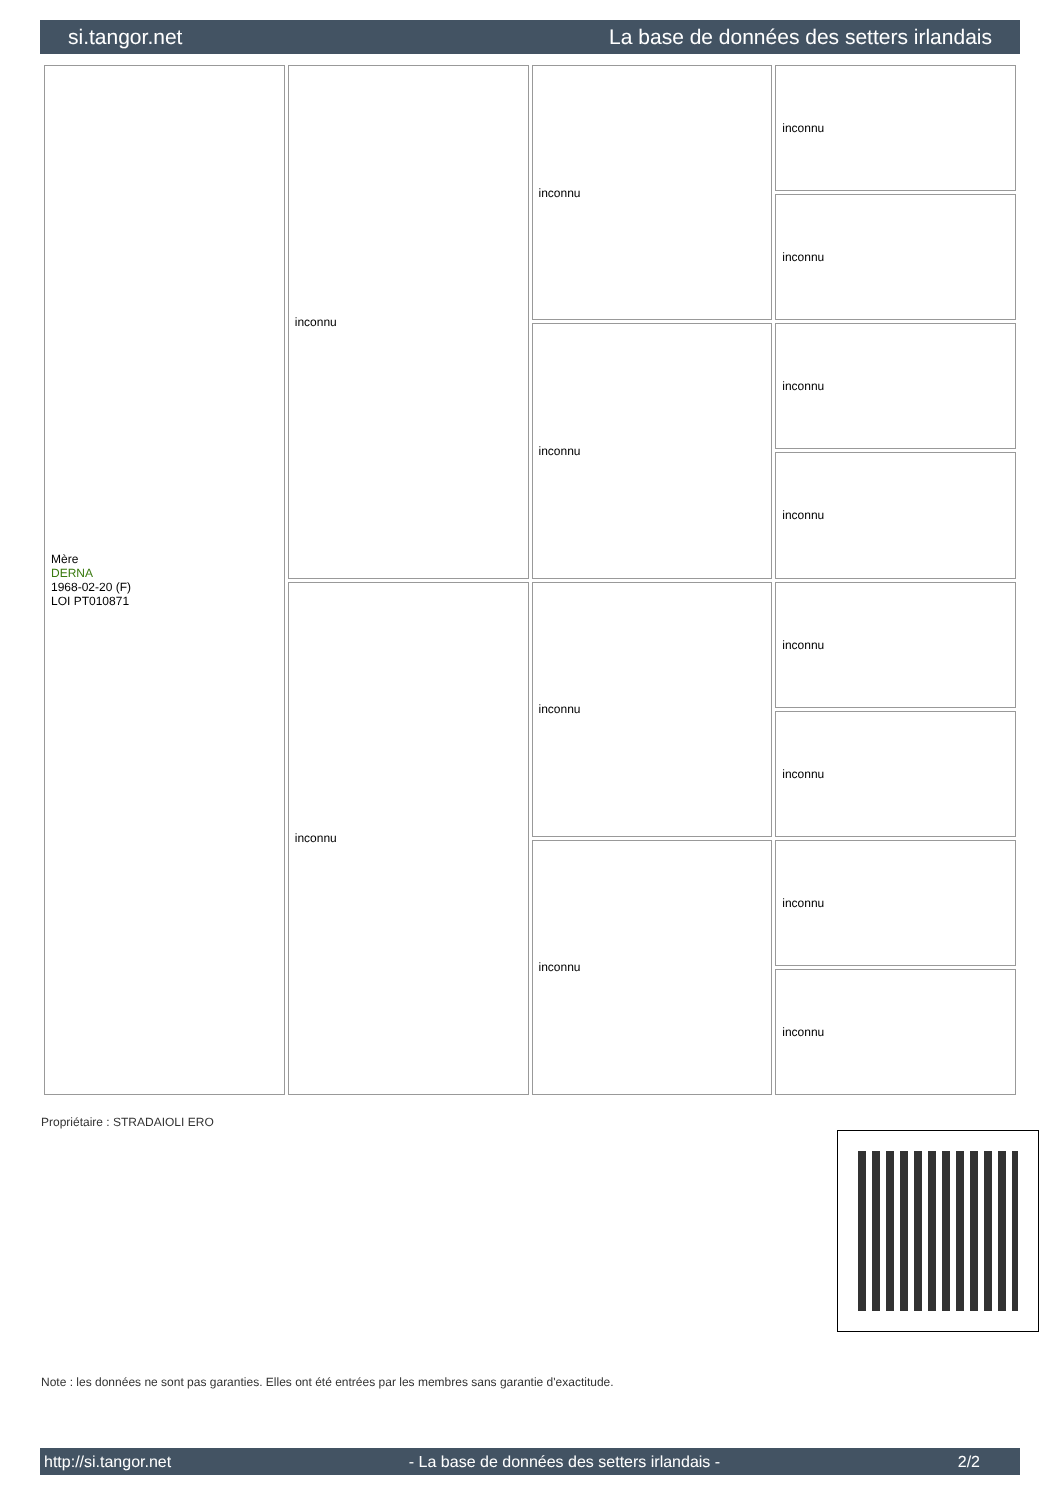si.tangor.net La base de données des setters irlandais
| Mère DERNA 1968-02-20 (F) LOI PT010871 | inconnu | inconnu | inconnu |
| | | | inconnu |
| | | inconnu | inconnu |
| | | | inconnu |
| | inconnu | inconnu | inconnu |
| | | | inconnu |
| | | inconnu | inconnu |
| | | | inconnu |
Propriétaire : STRADAIOLI ERO
Note : les données ne sont pas garanties. Elles ont été entrées par les membres sans garantie d'exactitude.
http://si.tangor.net - La base de données des setters irlandais - 2/2